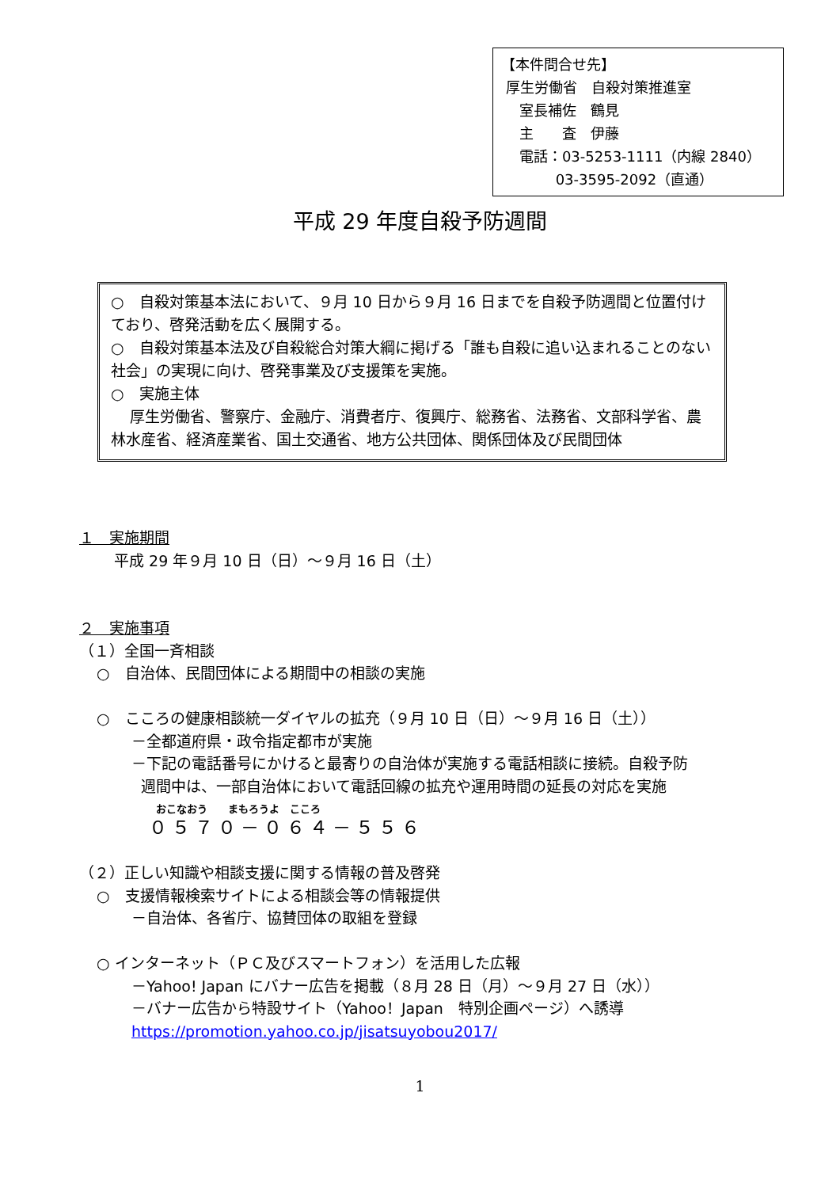【本件問合せ先】
厚生労働省　自殺対策推進室
室長補佐　鶴見
主　　査　伊藤
電話：03-5253-1111（内線 2840）
03-3595-2092（直通）
平成 29 年度自殺予防週間
○　自殺対策基本法において、９月 10 日から９月 16 日までを自殺予防週間と位置付けており、啓発活動を広く展開する。
○　自殺対策基本法及び自殺総合対策大綱に掲げる「誰も自殺に追い込まれることのない社会」の実現に向け、啓発事業及び支援策を実施。
○　実施主体
厚生労働省、警察庁、金融庁、消費者庁、復興庁、総務省、法務省、文部科学省、農林水産省、経済産業省、国土交通省、地方公共団体、関係団体及び民間団体
１　実施期間
平成 29 年９月 10 日（日）～９月 16 日（土）
２　実施事項
（１）全国一斉相談
○　自治体、民間団体による期間中の相談の実施
○　こころの健康相談統一ダイヤルの拡充（９月 10 日（日）～９月 16 日（土））
－全都道府県・政令指定都市が実施
－下記の電話番号にかけると最寄りの自治体が実施する電話相談に接続。自殺予防
週間中は、一部自治体において電話回線の拡充や運用時間の延長の対応を実施
おこなおう　　まもろうよ　こころ
０５７０－０６４－５５６
（２）正しい知識や相談支援に関する情報の普及啓発
○　支援情報検索サイトによる相談会等の情報提供
－自治体、各省庁、協賛団体の取組を登録
○ インターネット（ＰＣ及びスマートフォン）を活用した広報
－Yahoo! Japan にバナー広告を掲載（８月 28 日（月）～９月 27 日（水））
－バナー広告から特設サイト（Yahoo！Japan　特別企画ページ）へ誘導
https://promotion.yahoo.co.jp/jisatsuyobou2017/
1